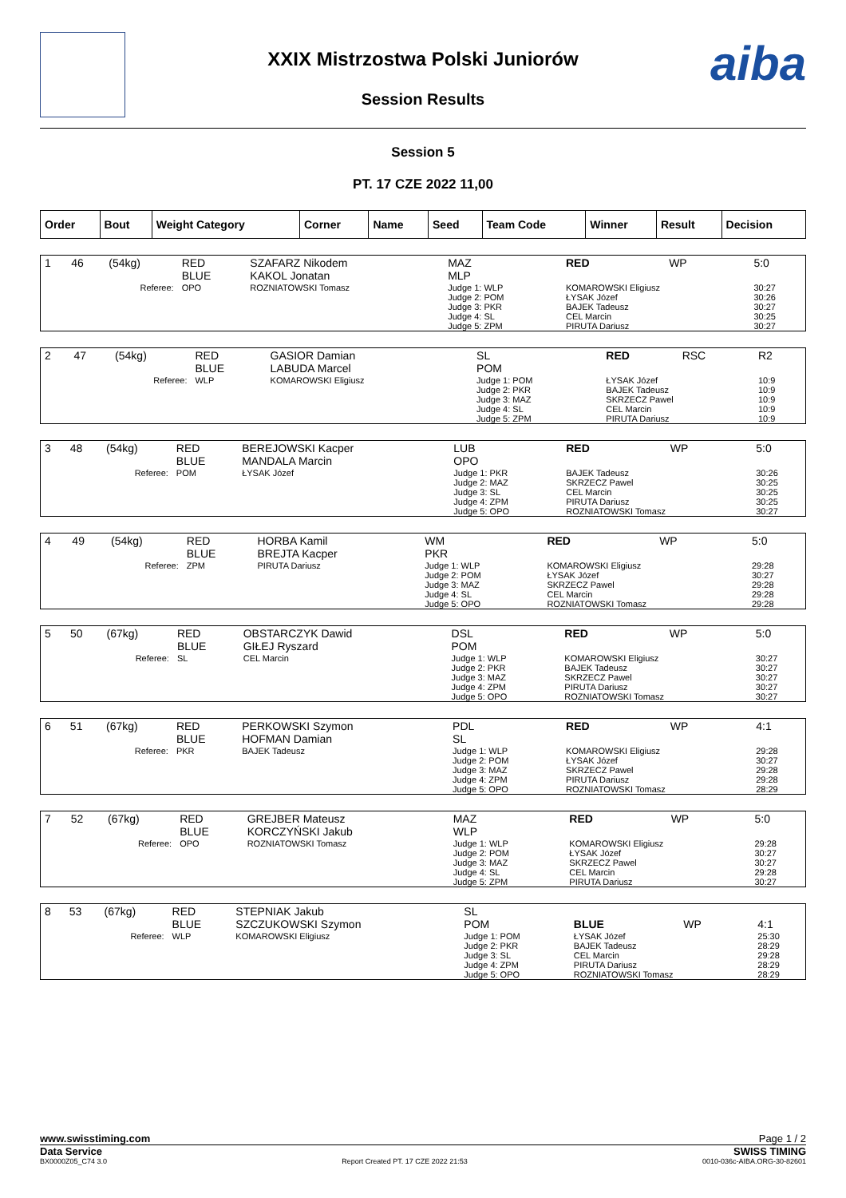aiba
XXIX Mistrzostwa Polski Juniorów
Session Results
Session 5
PT. 17 CZE 2022 11,00
| Order | Bout | Weight Category | Corner | Name | Seed | Team Code | Winner | Result | Decision |
| --- | --- | --- | --- | --- | --- | --- | --- | --- | --- |
| 1 | 46 | (54kg) | RED BLUE | SZAFARZ Nikodem KAKOL Jonatan | MAZ MLP | RED | WP | 5:0 |
| Referee: | | | OPO | ROZNIATOWSKI Tomasz | Judge 1: WLP Judge 2: POM Judge 3: PKR Judge 4: SL Judge 5: ZPM | KOMAROWSKI Eligiusz ŁYSAK Józef BAJEK Tadeusz CEL Marcin PIRUTA Dariusz | | 30:27 30:26 30:27 30:25 30:27 |
| 2 | 47 | (54kg) | RED BLUE | GASIOR Damian LABUDA Marcel | SL POM | RED | RSC | R2 |
| Referee: | | | WLP | KOMAROWSKI Eligiusz | Judge 1: POM Judge 2: PKR Judge 3: MAZ Judge 4: SL Judge 5: ZPM | ŁYSAK Józef BAJEK Tadeusz SKRZECZ Pawel CEL Marcin PIRUTA Dariusz | | 10:9 10:9 10:9 10:9 10:9 |
| 3 | 48 | (54kg) | RED BLUE | BEREJOWSKI Kacper MANDALA Marcin | LUB OPO | RED | WP | 5:0 |
| Referee: | | | POM | ŁYSAK Józef | Judge 1: PKR Judge 2: MAZ Judge 3: SL Judge 4: ZPM Judge 5: OPO | BAJEK Tadeusz SKRZECZ Pawel CEL Marcin PIRUTA Dariusz ROZNIATOWSKI Tomasz | | 30:26 30:25 30:25 30:25 30:27 |
| 4 | 49 | (54kg) | RED BLUE | HORBA Kamil BREJTA Kacper | WM PKR | RED | WP | 5:0 |
| Referee: | | | ZPM | PIRUTA Dariusz | Judge 1: WLP Judge 2: POM Judge 3: MAZ Judge 4: SL Judge 5: OPO | KOMAROWSKI Eligiusz ŁYSAK Józef SKRZECZ Pawel CEL Marcin ROZNIATOWSKI Tomasz | | 29:28 30:27 29:28 29:28 29:28 |
| 5 | 50 | (67kg) | RED BLUE | OBSTARCZYK Dawid GIŁEJ Ryszard | DSL POM | RED | WP | 5:0 |
| Referee: | | | SL | CEL Marcin | Judge 1: WLP Judge 2: PKR Judge 3: MAZ Judge 4: ZPM Judge 5: OPO | KOMAROWSKI Eligiusz BAJEK Tadeusz SKRZECZ Pawel PIRUTA Dariusz ROZNIATOWSKI Tomasz | | 30:27 30:27 30:27 30:27 30:27 |
| 6 | 51 | (67kg) | RED BLUE | PERKOWSKI Szymon HOFMAN Damian | PDL SL | RED | WP | 4:1 |
| Referee: | | | PKR | BAJEK Tadeusz | Judge 1: WLP Judge 2: POM Judge 3: MAZ Judge 4: ZPM Judge 5: OPO | KOMAROWSKI Eligiusz ŁYSAK Józef SKRZECZ Pawel PIRUTA Dariusz ROZNIATOWSKI Tomasz | | 29:28 30:27 29:28 29:28 28:29 |
| 7 | 52 | (67kg) | RED BLUE | GREJBER Mateusz KORCZYŃSKI Jakub | MAZ WLP | RED | WP | 5:0 |
| Referee: | | | OPO | ROZNIATOWSKI Tomasz | Judge 1: WLP Judge 2: POM Judge 3: MAZ Judge 4: SL Judge 5: ZPM | KOMAROWSKI Eligiusz ŁYSAK Józef SKRZECZ Pawel CEL Marcin PIRUTA Dariusz | | 29:28 30:27 30:27 29:28 30:27 |
| 8 | 53 | (67kg) | RED BLUE | STEPNIAK Jakub SZCZUKOWSKI Szymon | SL POM | BLUE | WP | 4:1 |
| Referee: | | | WLP | KOMAROWSKI Eligiusz | Judge 1: POM Judge 2: PKR Judge 3: SL Judge 4: ZPM Judge 5: OPO | ŁYSAK Józef BAJEK Tadeusz CEL Marcin PIRUTA Dariusz ROZNIATOWSKI Tomasz | | 25:30 28:29 29:28 28:29 28:29 |
www.swisstiming.com Page 1 / 2
Data Service SWISS TIMING
BX0000Z05_C74 3.0 Report Created PT. 17 CZE 2022 21:53 0010-036c-AIBA.ORG-30-82601